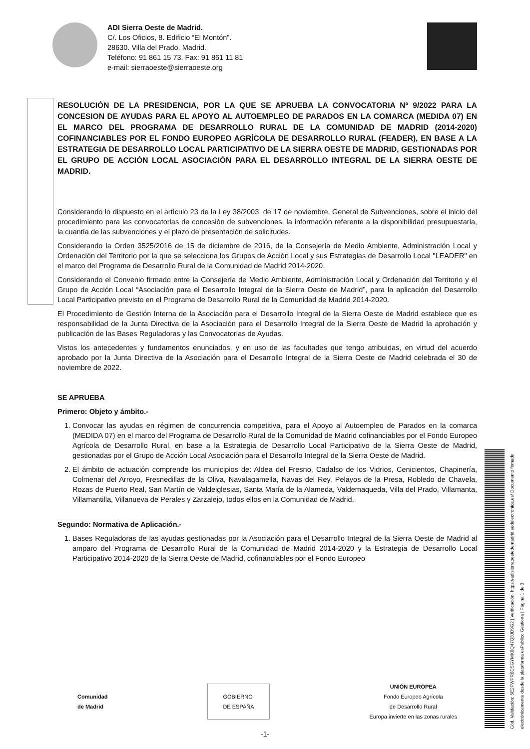ADI Sierra Oeste de Madrid.
C/. Los Oficios, 8. Edificio “El Montón”.
28630. Villa del Prado. Madrid.
Teléfono: 91 861 15 73. Fax: 91 861 11 81
e-mail: sierraoeste@sierraoeste.org
RESOLUCIÓN DE LA PRESIDENCIA, POR LA QUE SE APRUEBA LA CONVOCATORIA Nº 9/2022 PARA LA CONCESION DE AYUDAS PARA EL APOYO AL AUTOEMPLEO DE PARADOS EN LA COMARCA (MEDIDA 07) EN EL MARCO DEL PROGRAMA DE DESARROLLO RURAL DE LA COMUNIDAD DE MADRID (2014-2020) COFINANCIABLES POR EL FONDO EUROPEO AGRÍCOLA DE DESARROLLO RURAL (FEADER), EN BASE A LA ESTRATEGIA DE DESARROLLO LOCAL PARTICIPATIVO DE LA SIERRA OESTE DE MADRID, GESTIONADAS POR EL GRUPO DE ACCIÓN LOCAL ASOCIACIÓN PARA EL DESARROLLO INTEGRAL DE LA SIERRA OESTE DE MADRID.
Considerando lo dispuesto en el artículo 23 de la Ley 38/2003, de 17 de noviembre, General de Subvenciones, sobre el inicio del procedimiento para las convocatorias de concesión de subvenciones, la información referente a la disponibilidad presupuestaria, la cuantía de las subvenciones y el plazo de presentación de solicitudes.
Considerando la Orden 3525/2016 de 15 de diciembre de 2016, de la Consejería de Medio Ambiente, Administración Local y Ordenación del Territorio por la que se selecciona los Grupos de Acción Local y sus Estrategias de Desarrollo Local "LEADER" en el marco del Programa de Desarrollo Rural de la Comunidad de Madrid 2014-2020.
Considerando el Convenio firmado entre la Consejería de Medio Ambiente, Administración Local y Ordenación del Territorio y el Grupo de Acción Local “Asociación para el Desarrollo Integral de la Sierra Oeste de Madrid”, para la aplicación del Desarrollo Local Participativo previsto en el Programa de Desarrollo Rural de la Comunidad de Madrid 2014-2020.
El Procedimiento de Gestión Interna de la Asociación para el Desarrollo Integral de la Sierra Oeste de Madrid establece que es responsabilidad de la Junta Directiva de la Asociación para el Desarrollo Integral de la Sierra Oeste de Madrid la aprobación y publicación de las Bases Reguladoras y las Convocatorias de Ayudas.
Vistos los antecedentes y fundamentos enunciados, y en uso de las facultades que tengo atribuidas, en virtud del acuerdo aprobado por la Junta Directiva de la Asociación para el Desarrollo Integral de la Sierra Oeste de Madrid celebrada el 30 de noviembre de 2022.
SE APRUEBA
Primero: Objeto y ámbito.-
1. Convocar las ayudas en régimen de concurrencia competitiva, para el Apoyo al Autoempleo de Parados en la comarca (MEDIDA 07) en el marco del Programa de Desarrollo Rural de la Comunidad de Madrid cofinanciables por el Fondo Europeo Agrícola de Desarrollo Rural, en base a la Estrategia de Desarrollo Local Participativo de la Sierra Oeste de Madrid, gestionadas por el Grupo de Acción Local Asociación para el Desarrollo Integral de la Sierra Oeste de Madrid.
2. El ámbito de actuación comprende los municipios de: Aldea del Fresno, Cadalso de los Vidrios, Cenicientos, Chapinería, Colmenar del Arroyo, Fresnedillas de la Oliva, Navalagamella, Navas del Rey, Pelayos de la Presa, Robledo de Chavela, Rozas de Puerto Real, San Martín de Valdeiglesias, Santa María de la Alameda, Valdemaqueda, Villa del Prado, Villamanta, Villamantilla, Villanueva de Perales y Zarzalejo, todos ellos en la Comunidad de Madrid.
Segundo: Normativa de Aplicación.-
1. Bases Reguladoras de las ayudas gestionadas por la Asociación para el Desarrollo Integral de la Sierra Oeste de Madrid al amparo del Programa de Desarrollo Rural de la Comunidad de Madrid 2014-2020 y la Estrategia de Desarrollo Local Participativo 2014-2020 de la Sierra Oeste de Madrid, cofinanciables por el Fondo Europeo
Comunidad
de Madrid
GOBIERNO
DE ESPAÑA
UNIÓN EUROPEA
Fondo Europeo Agrícola
de Desarrollo Rural
Europa invierte en las zonas rurales
-1-
Cód. Validación: 5E2FWPR6DSGYMK6Q47Q3JD9G2 | Verificación: https://adisierraoestedemadrid.sedelectronica.es/ Documento firmado electrónicamente desde la plataforma esPublico Gestiona | Página 1 de 3